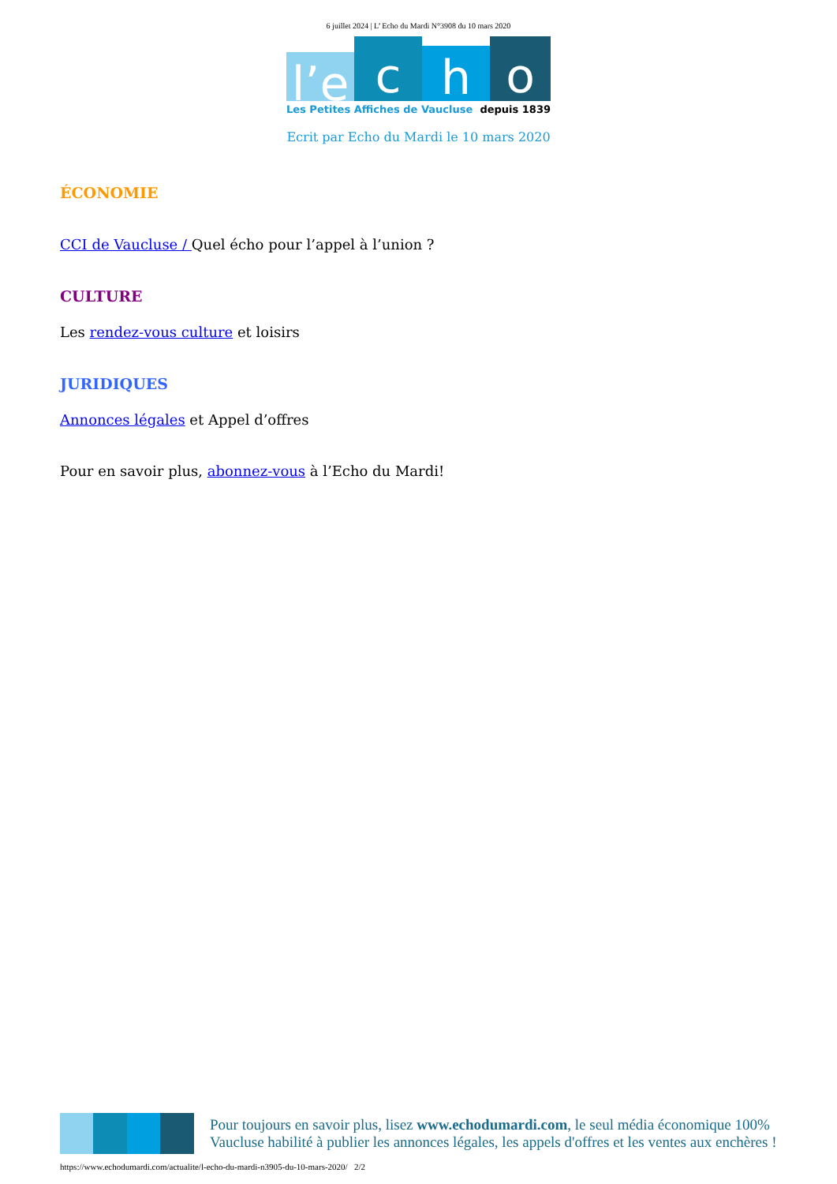6 juillet 2024 | L’ Echo du Mardi N°3908 du 10 mars 2020
l’e
c
h
o
Les Petites Affiches de Vaucluse depuis 1839
Ecrit par Echo du Mardi le 10 mars 2020
ÉCONOMIE
CCI de Vaucluse / Quel écho pour l’appel à l’union ?
CULTURE
Les rendez-vous culture et loisirs
JURIDIQUES
Annonces légales et Appel d’offres
Pour en savoir plus, abonnez-vous à l’Echo du Mardi!
Pour toujours en savoir plus, lisez www.echodumardi.com, le seul média économique 100% Vaucluse habilité à publier les annonces légales, les appels d'offres et les ventes aux enchères !
https://www.echodumardi.com/actualite/l-echo-du-mardi-n3905-du-10-mars-2020/ 2/2